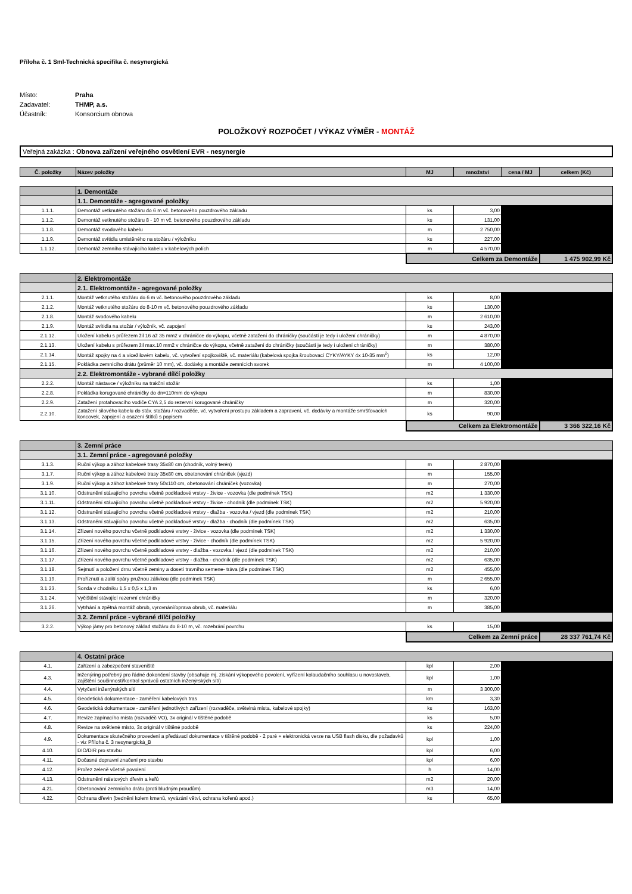Příloha č. 1 Sml-Technická specifika č. nesynergická
Místo: Praha
Zadavatel: THMP, a.s.
Účastník: Konsorcium obnova
POLOŽKOVÝ ROZPOČET / VÝKAZ VÝMĚR - MONTÁŽ
Veřejná zakázka : Obnova zařízení veřejného osvětlení EVR - nesynergie
| Č. položky | Název položky | MJ | množství | cena / MJ | celkem (Kč) |
| --- | --- | --- | --- | --- | --- |
| | 1. Demontáže | | | | |
| | 1.1. Demontáže - agregované položky | | | | |
| 1.1.1. | Demontáž vetknutého stožáru do 6 m vč. betonového pouzdrového základu | ks | 3,00 | | |
| 1.1.2. | Demontáž vetknutého stožáru 8 - 10 m vč. betonového pouzdrového základu | ks | 131,00 | | |
| 1.1.8. | Demontáž svodového kabelu | m | 2 750,00 | | |
| 1.1.9. | Demontáž svítidla umístěného na stožáru / výložníku | ks | 227,00 | | |
| 1.1.12. | Demontáž zemního stávajícího kabelu v kabelových polích | m | 4 570,00 | | |
| | | Celkem za Demontáže | | | 1 475 902,99 Kč |
| | 2. Elektromontáže | | | | |
| | 2.1. Elektromontáže - agregované položky | | | | |
| 2.1.1. | Montáž vetknutého stožáru do 6 m vč. betonového pouzdrového základu | ks | 8,00 | | |
| 2.1.2. | Montáž vetknutého stožáru do 8-10 m vč. betonového pouzdrového základu | ks | 130,00 | | |
| 2.1.8. | Montáž svodového kabelu | m | 2 610,00 | | |
| 2.1.9. | Montáž svítidla na stožár / výložník, vč. zapojení | ks | 243,00 | | |
| 2.1.12. | Uložení kabelu s průřezem žil 16 až 35 mm2 v chráničce do výkopu, včetně zatažení do chráničky (součástí je tedy i uložení chráničky) | m | 4 870,00 | | |
| 2.1.13. | Uložení kabelu s průřezem žil max.10 mm2 v chráničce do výkopu, včetně zatažení do chráničky (součástí je tedy i uložení chráničky) | m | 380,00 | | |
| 2.1.14. | Montáž spojky na 4 a vícežilovém kabelu, vč. vytvoření spojkoviště, vč. materiálu (kabelová spojka šroubovací CYKY/AYKY 4x 10-35 mm<sup>2</sup>) | ks | 12,00 | | |
| 2.1.15. | Pokládka zemnícího drátu (průměr 10 mm), vč. dodávky a montáže zemnících svorek | m | 4 100,00 | | |
| | 2.2. Elektromontáže - vybrané dílčí položky | | | | |
| 2.2.2. | Montáž nástavce / výložníku na trakční stožár | ks | 1,00 | | |
| 2.2.8. | Pokládka korugované chráničky do dn=110mm do výkopu | m | 830,00 | | |
| 2.2.9. | Zatažení protahovacího vodiče CYA 2,5 do rezervní korugované chráničky | m | 320,00 | | |
| 2.2.10. | Zatažení silového kabelu do stáv. stožáru / rozvaděče, vč. vytvoření prostupu základem a zapravení, vč. dodávky a montáže smršťovacích koncovek, zapojení a osazení štítků s popisem | ks | 90,00 | | |
| | | Celkem za Elektromontáže | | | 3 366 322,16 Kč |
| | 3. Zemní práce | | | | |
| | 3.1. Zemní práce - agregované položky | | | | |
| 3.1.3. | Ruční výkop a zához kabelové trasy 35x80 cm (chodník, volný terén) | m | 2 870,00 | | |
| 3.1.7. | Ruční výkop a zához kabelové trasy 35x80 cm, obetonování chrániček (vjezd) | m | 155,00 | | |
| 3.1.9. | Ruční výkop a zához kabelové trasy 50x110 cm, obetonování chrániček (vozovka) | m | 270,00 | | |
| 3.1.10. | Odstranění stávajícího povrchu včetně podkladové vrstvy - živice - vozovka (dle podmínek TSK) | m2 | 1 330,00 | | |
| 3.1.11. | Odstranění stávajícího povrchu včetně podkladové vrstvy - živice - chodník (dle podmínek TSK) | m2 | 5 920,00 | | |
| 3.1.12. | Odstranění stávajícího povrchu včetně podkladové vrstvy - dlažba - vozovka / vjezd (dle podmínek TSK) | m2 | 210,00 | | |
| 3.1.13. | Odstranění stávajícího povrchu včetně podkladové vrstvy - dlažba - chodník (dle podmínek TSK) | m2 | 635,00 | | |
| 3.1.14. | Zřízení nového povrchu včetně podkladové vrstvy - živice - vozovka (dle podmínek TSK) | m2 | 1 330,00 | | |
| 3.1.15. | Zřízení nového povrchu včetně podkladové vrstvy - živice - chodník (dle podmínek TSK) | m2 | 5 920,00 | | |
| 3.1.16. | Zřízení nového povrchu včetně podkladové vrstvy - dlažba - vozovka / vjezd (dle podmínek TSK) | m2 | 210,00 | | |
| 3.1.17. | Zřízení nového povrchu včetně podkladové vrstvy - dlažba - chodník (dle podmínek TSK) | m2 | 635,00 | | |
| 3.1.18. | Sejmutí a položení drnu včetně zeminy a dosetí travního semene- tráva (dle podmínek TSK) | m2 | 455,00 | | |
| 3.1.19. | Proříznutí a zalití spáry pružnou zálivkou (dle podmínek TSK) | m | 2 655,00 | | |
| 3.1.23. | Sonda v chodníku 1,5 x 0,5 x 1,3 m | ks | 6,00 | | |
| 3.1.24. | Vyčištění stávající rezervní chráničky | m | 320,00 | | |
| 3.1.26. | Vytrhání a zpětná montáž obrub, vyrovnání/oprava obrub, vč. materiálu | m | 385,00 | | |
| | 3.2. Zemní práce - vybrané dílčí položky | | | | |
| 3.2.2. | Výkop jámy pro betonový základ stožáru do 8-10 m, vč. rozebrání povrchu | ks | 15,00 | | |
| | | Celkem za Zemní práce | | | 28 337 761,74 Kč |
| | 4. Ostatní práce | | | | |
| 4.1. | Zařízení a zabezpečení staveniště | kpl | 2,00 | | |
| 4.3. | Inženýring potřebný pro řádné dokončení stavby (obsahuje mj. získání výkopového povolení, vyřízení kolaudačního souhlasu u novostaveb, zajištění součinnosti/kontrol správců ostatních inženýrských sítí) | kpl | 1,00 | | |
| 4.4. | Vytyčení inženýrských sítí | m | 3 300,00 | | |
| 4.5. | Geodetická dokumentace - zaměření kabelových tras | km | 3,30 | | |
| 4.6. | Geodetická dokumentace - zaměření jednotlivých zařízení (rozvaděče, světelná místa, kabelové spojky) | ks | 163,00 | | |
| 4.7. | Revize zapínacího místa (rozvaděč VO), 3x originál v tištěné podobě | ks | 5,00 | | |
| 4.8. | Revize na světlené místo, 3x originál v tištěné podobě | ks | 224,00 | | |
| 4.9. | Dokumentace skutečného provedení a předávací dokumentace v tištěné podobě - 2 paré + elektronická verze na USB flash disku, dle požadavků - viz Příloha č. 3 nesynergická_B | kpl | 1,00 | | |
| 4.10. | DIO/DIR pro stavbu | kpl | 6,00 | | |
| 4.11. | Dočasné dopravní značení pro stavbu | kpl | 6,00 | | |
| 4.12. | Prořez zeleně včetně povolení | h | 14,00 | | |
| 4.13. | Odstranění náletových dřevin a keřů | m2 | 20,00 | | |
| 4.21. | Obetonování zemnícího drátu (proti bludným proudům) | m3 | 14,00 | | |
| 4.22. | Ochrana dřevin (bednění kolem kmenů, vyvázání větví, ochrana kořenů apod.) | ks | 65,00 | | |